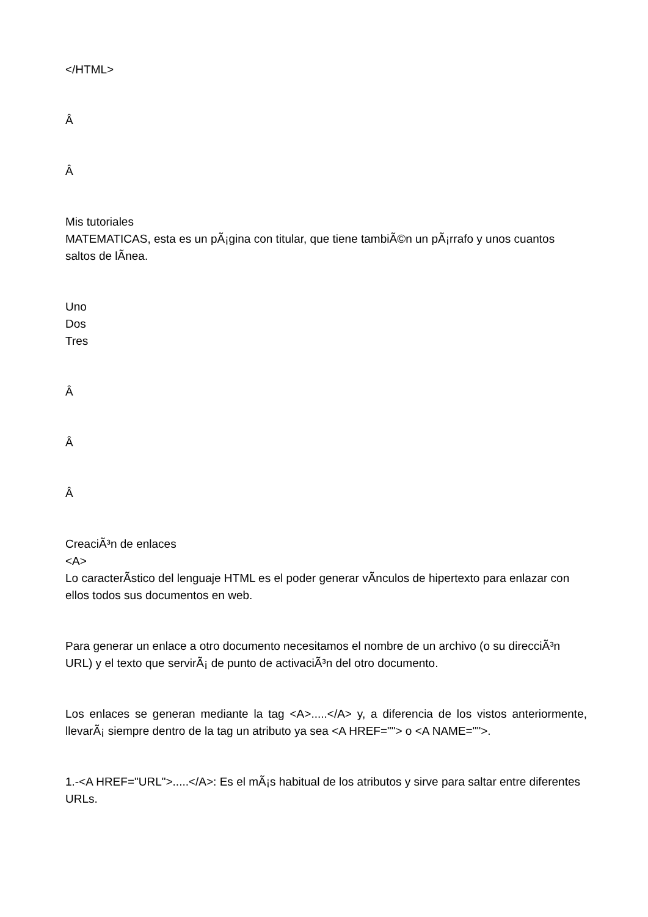</HTML>
Â
Â
Mis tutoriales
MATEMATICAS, esta es un pÃ¡gina con titular, que tiene tambiÃ©n un pÃ¡rrafo y unos cuantos saltos de lÃ­nea.
Uno
Dos
Tres
Â
Â
Â
CreaciÃ³n de enlaces
<A>
Lo caracterÃ­stico del lenguaje HTML es el poder generar vÃ­nculos de hipertexto para enlazar con ellos todos sus documentos en web.
Para generar un enlace a otro documento necesitamos el nombre de un archivo (o su direcciÃ³n URL) y el texto que servirÃ¡ de punto de activaciÃ³n del otro documento.
Los enlaces se generan mediante la tag <A>.....</A> y, a diferencia de los vistos anteriormente, llevarÃ¡ siempre dentro de la tag un atributo ya sea <A HREF=""> o <A NAME="">.
1.-<A HREF="URL">.....</A>: Es el mÃ¡s habitual de los atributos y sirve para saltar entre diferentes URLs.